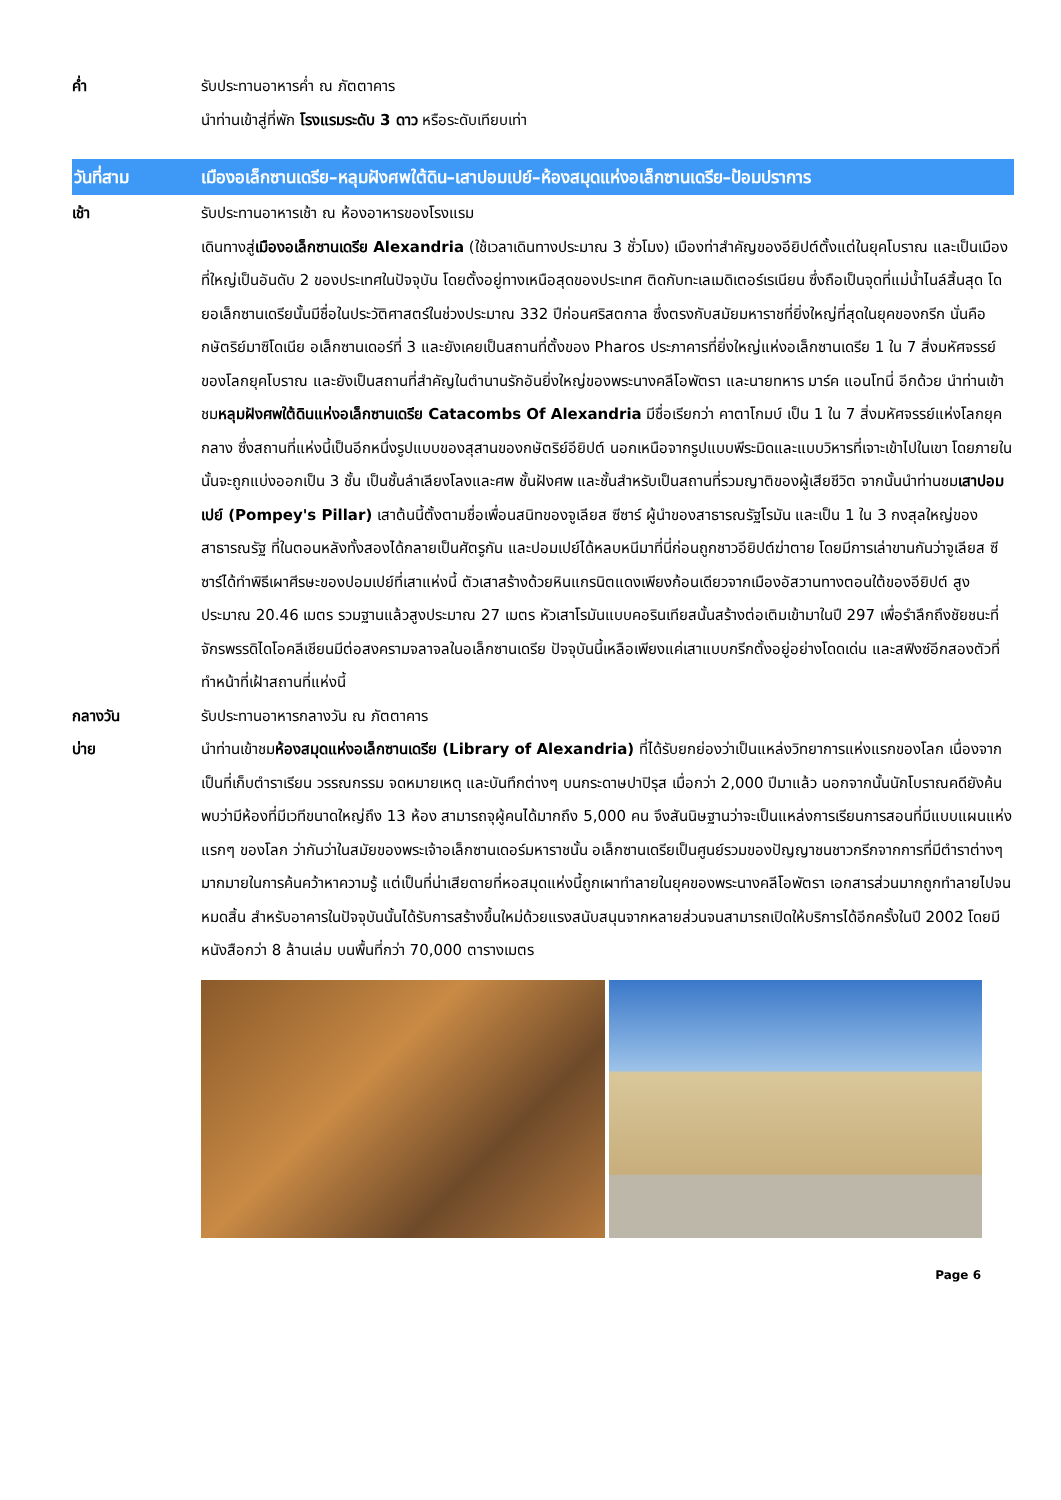ค่ำ รับประทานอาหารค่ำ ณ ภัตตาคาร
นำท่านเข้าสู่ที่พัก โรงแรมระดับ 3 ดาว หรือระดับเทียบเท่า
วันที่สาม เมืองอเล็กซานเดรีย–หลุมฝังศพใต้ดิน–เสาปอมเปย์–ห้องสมุดแห่งอเล็กซานเดรีย–ป้อมปราการ
เช้า รับประทานอาหารเช้า ณ ห้องอาหารของโรงแรม
เดินทางสู่เมืองอเล็กซานเดรีย Alexandria (ใช้เวลาเดินทางประมาณ 3 ชั่วโมง) เมืองท่าสำคัญของอียิปต์ตั้งแต่ในยุคโบราณ และเป็นเมืองที่ใหญ่เป็นอันดับ 2 ของประเทศในปัจจุบัน โดยตั้งอยู่ทางเหนือสุดของประเทศ ติดกับทะเลเมดิเตอร์เรเนียน ซึ่งถือเป็นจุดที่แม่น้ำไนล์สิ้นสุด โดยอเล็กซานเดรียนั้นมีชื่อในประวัติศาสตร์ในช่วงประมาณ 332 ปีก่อนศริสตกาล ซึ่งตรงกับสมัยมหาราชที่ยิ่งใหญ่ที่สุดในยุคของกรีก นั่นคือกษัตริย์มาซิโดเนีย อเล็กซานเดอร์ที่ 3 และยังเคยเป็นสถานที่ตั้งของ Pharos ประภาคารที่ยิ่งใหญ่แห่งอเล็กซานเดรีย 1 ใน 7 สิ่งมหัศจรรย์ของโลกยุคโบราณ และยังเป็นสถานที่สำคัญในตำนานรักอันยิ่งใหญ่ของพระนางคลีโอพัตรา และนายทหาร มาร์ค แอนโทนี่ อีกด้วย นำท่านเข้าชมหลุมฝังศพใต้ดินแห่งอเล็กซานเดรีย Catacombs Of Alexandria มีชื่อเรียกว่า คาตาโกมบ์ เป็น 1 ใน 7 สิ่งมหัศจรรย์แห่งโลกยุคกลาง ซึ่งสถานที่แห่งนี้เป็นอีกหนึ่งรูปแบบของสุสานของกษัตริย์อียิปต์ นอกเหนือจากรูปแบบพีระมิดและแบบวิหารที่เจาะเข้าไปในเขา โดยภายในนั้นจะถูกแบ่งออกเป็น 3 ชั้น เป็นชั้นลำเลียงโลงและศพ ชั้นฝังศพ และชั้นสำหรับเป็นสถานที่รวมญาติของผู้เสียชีวิต จากนั้นนำท่านชมเสาปอมเปย์ (Pompey's Pillar) เสาต้นนี้ตั้งตามชื่อเพื่อนสนิทของจูเลียส ซีซาร์ ผู้นำของสาธารณรัฐโรมัน และเป็น 1 ใน 3 กงสุลใหญ่ของสาธารณรัฐ ที่ในตอนหลังทั้งสองได้กลายเป็นศัตรูกัน และปอมเปย์ได้หลบหนีมาที่นี่ก่อนถูกชาวอียิปต์ฆ่าตาย โดยมีการเล่าขานกันว่าจูเลียส ซีซาร์ได้ทำพิธีเผาศีรษะของปอมเปย์ที่เสาแห่งนี้ ตัวเสาสร้างด้วยหินแกรนิตแดงเพียงก้อนเดียวจากเมืองอัสวานทางตอนใต้ของอียิปต์ สูงประมาณ 20.46 เมตร รวมฐานแล้วสูงประมาณ 27 เมตร หัวเสาโรมันแบบคอรินเทียสนั้นสร้างต่อเติมเข้ามาในปี 297 เพื่อรำลึกถึงชัยชนะที่จักรพรรดิไดโอคลีเชียนมีต่อสงครามจลาจลในอเล็กซานเดรีย ปัจจุบันนี้เหลือเพียงแค่เสาแบบกรีกตั้งอยู่อย่างโดดเด่น และสฟิงซ์อีกสองตัวที่ทำหน้าที่เฝ้าสถานที่แห่งนี้
กลางวัน รับประทานอาหารกลางวัน ณ ภัตตาคาร
บ่าย นำท่านเข้าชมห้องสมุดแห่งอเล็กซานเดรีย (Library of Alexandria) ที่ได้รับยกย่องว่าเป็นแหล่งวิทยาการแห่งแรกของโลก เนื่องจากเป็นที่เก็บตำราเรียน วรรณกรรม จดหมายเหตุ และบันทึกต่างๆ บนกระดาษปาปิรุส เมื่อกว่า 2,000 ปีมาแล้ว นอกจากนั้นนักโบราณคดียังค้นพบว่ามีห้องที่มีเวทีขนาดใหญ่ถึง 13 ห้อง สามารถจุผู้คนได้มากถึง 5,000 คน จึงสันนิษฐานว่าจะเป็นแหล่งการเรียนการสอนที่มีแบบแผนแห่งแรกๆ ของโลก ว่ากันว่าในสมัยของพระเจ้าอเล็กซานเดอร์มหาราชนั้น อเล็กซานเดรียเป็นศูนย์รวมของปัญญาชนชาวกรีกจากการที่มีตำราต่างๆ มากมายในการค้นคว้าหาความรู้ แต่เป็นที่น่าเสียดายที่หอสมุดแห่งนี้ถูกเผาทำลายในยุคของพระนางคลีโอพัตรา เอกสารส่วนมากถูกทำลายไปจนหมดสิ้น สำหรับอาคารในปัจจุบันนั้นได้รับการสร้างขึ้นใหม่ด้วยแรงสนับสนุนจากหลายส่วนจนสามารถเปิดให้บริการได้อีกครั้งในปี 2002 โดยมีหนังสือกว่า 8 ล้านเล่ม บนพื้นที่กว่า 70,000 ตารางเมตร
Page 6